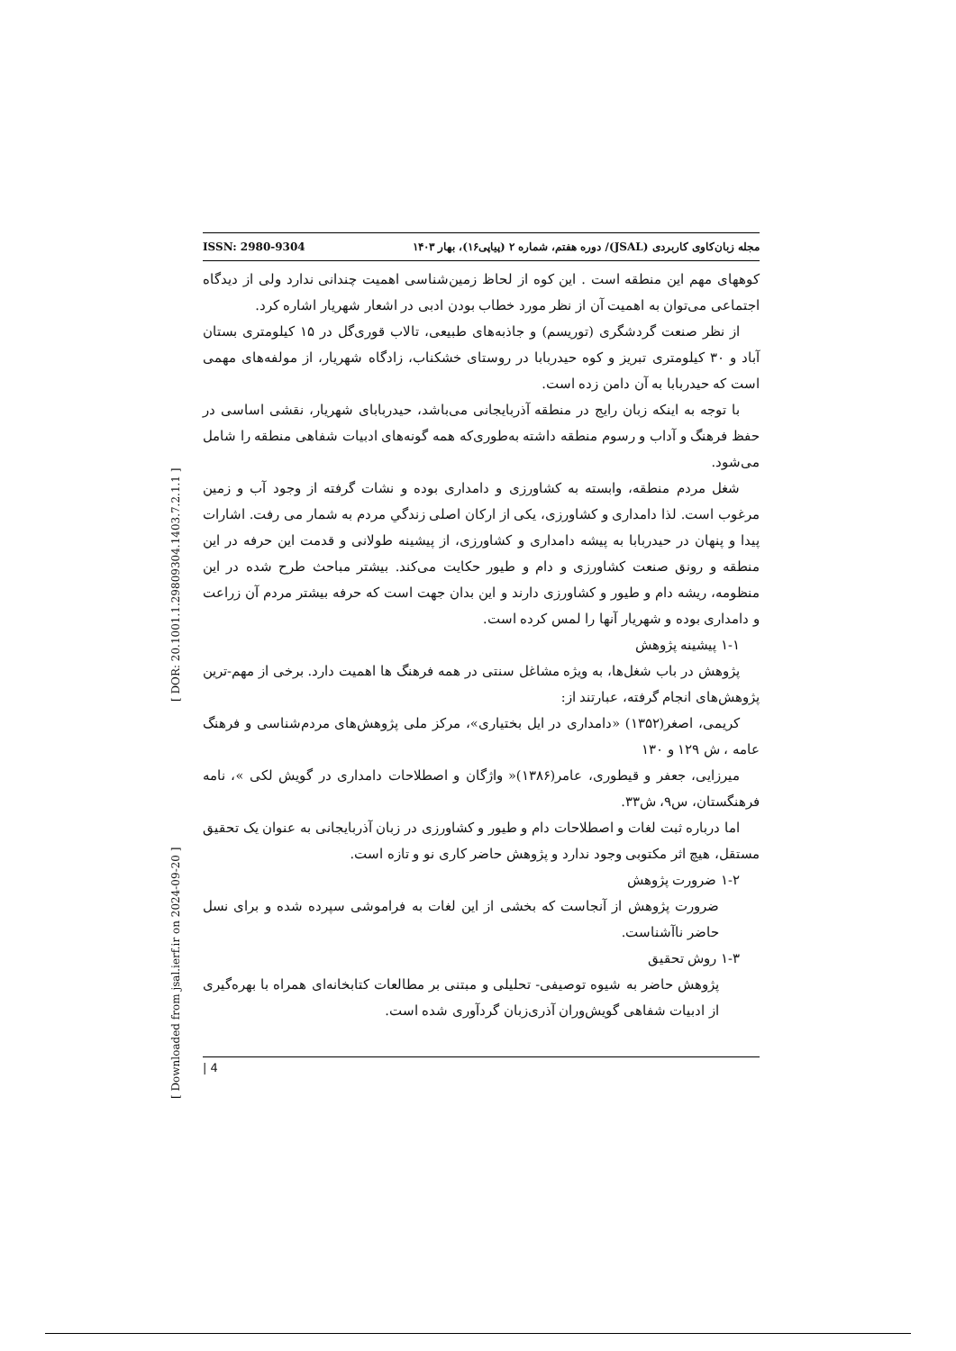[ Downloaded from jsal.ierf.ir on 2024-09-20 ] [ DOR: 20.1001.1.29809304.1403.7.2.1.1 ]
ISSN: 2980-9304 مجله زبان‌کاوی کاربردی (JSAL)/ دوره هفتم، شماره ۲ (پیاپی۱۶)، بهار ۱۴۰۳
کوههای مهم این منطقه است . این کوه از لحاظ زمین‌شناسی اهمیت چندانی ندارد ولی از دیدگاه اجتماعی می‌توان به اهمیت آن از نظر مورد خطاب بودن ادبی در اشعار شهریار اشاره کرد.
از نظر صنعت گردشگری (توریسم) و جاذبه‌های طبیعی، تالاب قوری‌گل در ۱۵ کیلومتری بستان آباد و ۳۰ کیلومتری تبریز و کوه حیدربابا در روستای خشکناب، زادگاه شهریار، از مولفه‌های مهمی است که حیدربابا به آن دامن زده است.
با توجه به اینکه زبان رایج در منطقه آذربایجانی می‌باشد، حیدربابای شهریار، نقشی اساسی در حفظ فرهنگ و آداب و رسوم منطقه داشته به‌طوری‌که همه گونه‌های ادبیات شفاهی منطقه را شامل می‌شود.
شغل مردم منطقه، وابسته به کشاورزی و دامداری بوده و نشات گرفته از وجود آب و زمین مرغوب است. لذا دامداری و کشاورزی، یکی از ارکان اصلی زندگي مردم به شمار می رفت. اشارات پیدا و پنهان در حیدربابا به پیشه دامداری و کشاورزی، از پیشینه طولانی و قدمت این حرفه در این منطقه و رونق صنعت کشاورزی و دام و طیور حکایت می‌کند. بیشتر مباحث طرح شده در این منظومه، ریشه دام و طیور و کشاورزی دارند و این بدان جهت است که حرفه بیشتر مردم آن زراعت و دامداری بوده و شهریار آنها را لمس کرده است.
۱-۱ پیشینه پژوهش
پژوهش در باب شغل‌ها، به ویژه مشاغل سنتی در همه فرهنگ ها اهمیت دارد. برخی از مهم-ترین پژوهش‌های انجام گرفته، عبارتند از:
کریمی، اصغر(۱۳۵۲) «دامداری در ایل بختیاری»، مرکز ملی پژوهش‌های مردم‌شناسی و فرهنگ عامه ، ش ۱۲۹ و ۱۳۰
میرزایی، جعفر و قیطوری، عامر(۱۳۸۶)« واژگان و اصطلاحات دامداری در گویش لکی »، نامه فرهنگستان، س۹، ش۳۳.
اما درباره ثبت لغات و اصطلاحات دام و طیور و کشاورزی در زبان آذربایجانی به عنوان یک تحقیق مستقل، هیچ اثر مکتوبی وجود ندارد و پژوهش حاضر کاری نو و تازه است.
۱-۲ ضرورت پژوهش
ضرورت پژوهش از آنجاست که بخشی از این لغات به فراموشی سپرده شده و برای نسل حاضر ناآشناست.
۱-۳ روش تحقیق
پژوهش حاضر به شیوه توصیفی- تحلیلی و مبتنی بر مطالعات کتابخانه‌ای همراه با بهره‌گیری از ادبیات شفاهی گویش‌وران آذری‌زبان گردآوری شده است.
| 4